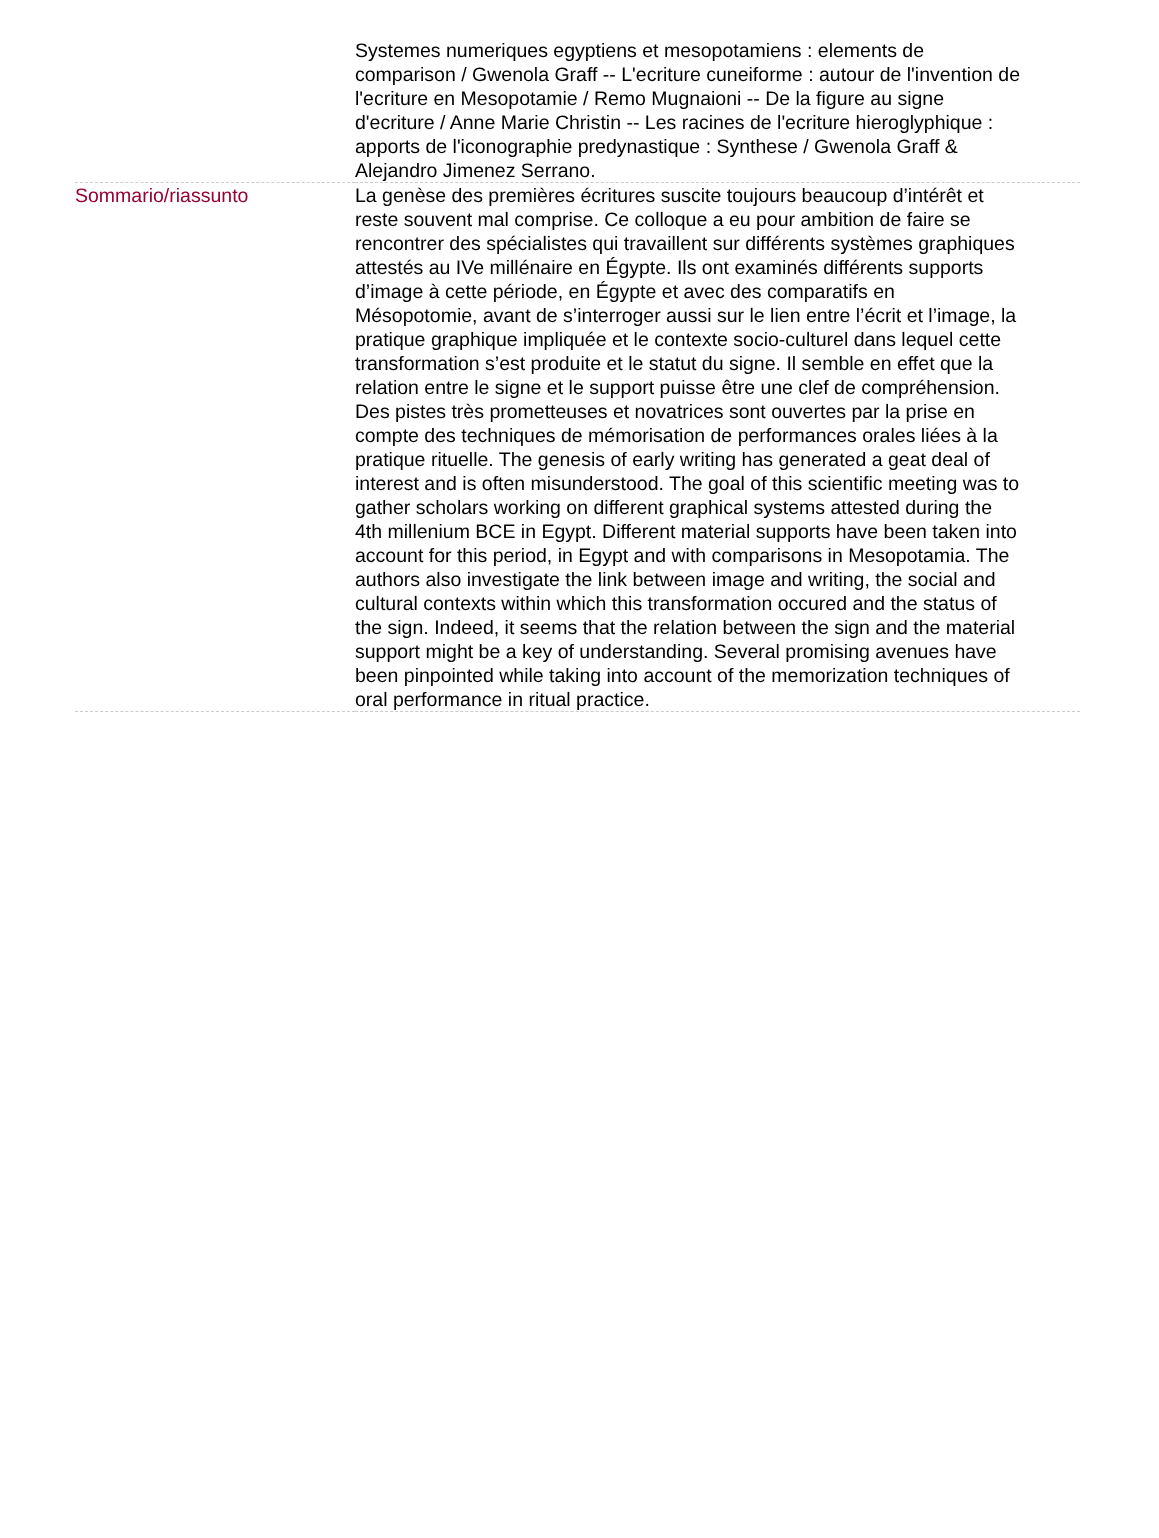| | Systemes numeriques egyptiens et mesopotamiens : elements de comparison / Gwenola Graff -- L'ecriture cuneiforme : autour de l'invention de l'ecriture en Mesopotamie / Remo Mugnaioni -- De la figure au signe d'ecriture / Anne Marie Christin -- Les racines de l'ecriture hieroglyphique : apports de l'iconographie predynastique : Synthese / Gwenola Graff & Alejandro Jimenez Serrano. |
| Sommario/riassunto | La genèse des premières écritures suscite toujours beaucoup d’intérêt et reste souvent mal comprise. Ce colloque a eu pour ambition de faire se rencontrer des spécialistes qui travaillent sur différents systèmes graphiques attestés au IVe millénaire en Égypte. Ils ont examinés différents supports d’image à cette période, en Égypte et avec des comparatifs en Mésopotomie, avant de s’interroger aussi sur le lien entre l’écrit et l’image, la pratique graphique impliquée et le contexte socio-culturel dans lequel cette transformation s’est produite et le statut du signe. Il semble en effet que la relation entre le signe et le support puisse être une clef de compréhension. Des pistes très prometteuses et novatrices sont ouvertes par la prise en compte des techniques de mémorisation de performances orales liées à la pratique rituelle. The genesis of early writing has generated a geat deal of interest and is often misunderstood. The goal of this scientific meeting was to gather scholars working on different graphical systems attested during the 4th millenium BCE in Egypt. Different material supports have been taken into account for this period, in Egypt and with comparisons in Mesopotamia. The authors also investigate the link between image and writing, the social and cultural contexts within which this transformation occured and the status of the sign. Indeed, it seems that the relation between the sign and the material support might be a key of understanding. Several promising avenues have been pinpointed while taking into account of the memorization techniques of oral performance in ritual practice. |